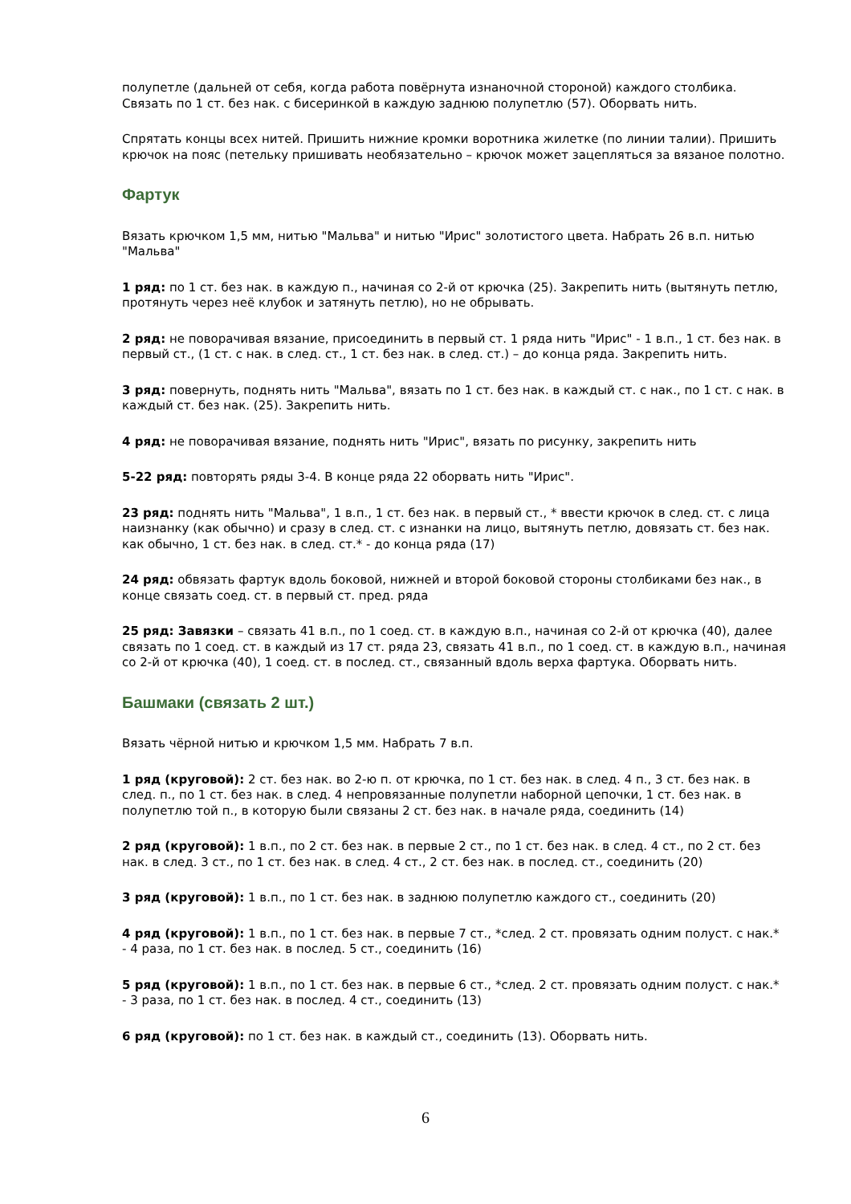полупетле (дальней от себя, когда работа повёрнута изнаночной стороной) каждого столбика. Связать по 1 ст. без нак. с бисеринкой в каждую заднюю полупетлю (57). Оборвать нить.
Спрятать концы всех нитей. Пришить нижние кромки воротника жилетке (по линии талии). Пришить крючок на пояс (петельку пришивать необязательно – крючок может зацепляться за вязаное полотно.
Фартук
Вязать крючком 1,5 мм, нитью "Мальва" и нитью "Ирис" золотистого цвета. Набрать 26 в.п. нитью "Мальва"
1 ряд: по 1 ст. без нак. в каждую п., начиная со 2-й от крючка (25). Закрепить нить (вытянуть петлю, протянуть через неё клубок и затянуть петлю), но не обрывать.
2 ряд: не поворачивая вязание, присоединить в первый ст. 1 ряда нить "Ирис" - 1 в.п., 1 ст. без нак. в первый ст., (1 ст. с нак. в след. ст., 1 ст. без нак. в след. ст.) – до конца ряда. Закрепить нить.
3 ряд: повернуть, поднять нить "Мальва", вязать по 1 ст. без нак. в каждый ст. с нак., по 1 ст. с нак. в каждый ст. без нак. (25). Закрепить нить.
4 ряд: не поворачивая вязание, поднять нить "Ирис", вязать по рисунку, закрепить нить
5-22 ряд: повторять ряды 3-4. В конце ряда 22 оборвать нить "Ирис".
23 ряд: поднять нить "Мальва", 1 в.п., 1 ст. без нак. в первый ст., * ввести крючок в след. ст. с лица наизнанку (как обычно) и сразу в след. ст. с изнанки на лицо, вытянуть петлю, довязать ст. без нак. как обычно, 1 ст. без нак. в след. ст.* - до конца ряда (17)
24 ряд: обвязать фартук вдоль боковой, нижней и второй боковой стороны столбиками без нак., в конце связать соед. ст. в первый ст. пред. ряда
25 ряд: Завязки – связать 41 в.п., по 1 соед. ст. в каждую в.п., начиная со 2-й от крючка (40), далее связать по 1 соед. ст. в каждый из 17 ст. ряда 23, связать 41 в.п., по 1 соед. ст. в каждую в.п., начиная со 2-й от крючка (40), 1 соед. ст. в послед. ст., связанный вдоль верха фартука. Оборвать нить.
Башмаки (связать 2 шт.)
Вязать чёрной нитью и крючком 1,5 мм. Набрать 7 в.п.
1 ряд (круговой): 2 ст. без нак. во 2-ю п. от крючка, по 1 ст. без нак. в след. 4 п., 3 ст. без нак. в след. п., по 1 ст. без нак. в след. 4 непровязанные полупетли наборной цепочки, 1 ст. без нак. в полупетлю той п., в которую были связаны 2 ст. без нак. в начале ряда, соединить (14)
2 ряд (круговой): 1 в.п., по 2 ст. без нак. в первые 2 ст., по 1 ст. без нак. в след. 4 ст., по 2 ст. без нак. в след. 3 ст., по 1 ст. без нак. в след. 4 ст., 2 ст. без нак. в послед. ст., соединить (20)
3 ряд (круговой): 1 в.п., по 1 ст. без нак. в заднюю полупетлю каждого ст., соединить (20)
4 ряд (круговой): 1 в.п., по 1 ст. без нак. в первые 7 ст., *след. 2 ст. провязать одним полуст. с нак.* - 4 раза, по 1 ст. без нак. в послед. 5 ст., соединить (16)
5 ряд (круговой): 1 в.п., по 1 ст. без нак. в первые 6 ст., *след. 2 ст. провязать одним полуст. с нак.* - 3 раза, по 1 ст. без нак. в послед. 4 ст., соединить (13)
6 ряд (круговой): по 1 ст. без нак. в каждый ст., соединить (13). Оборвать нить.
6